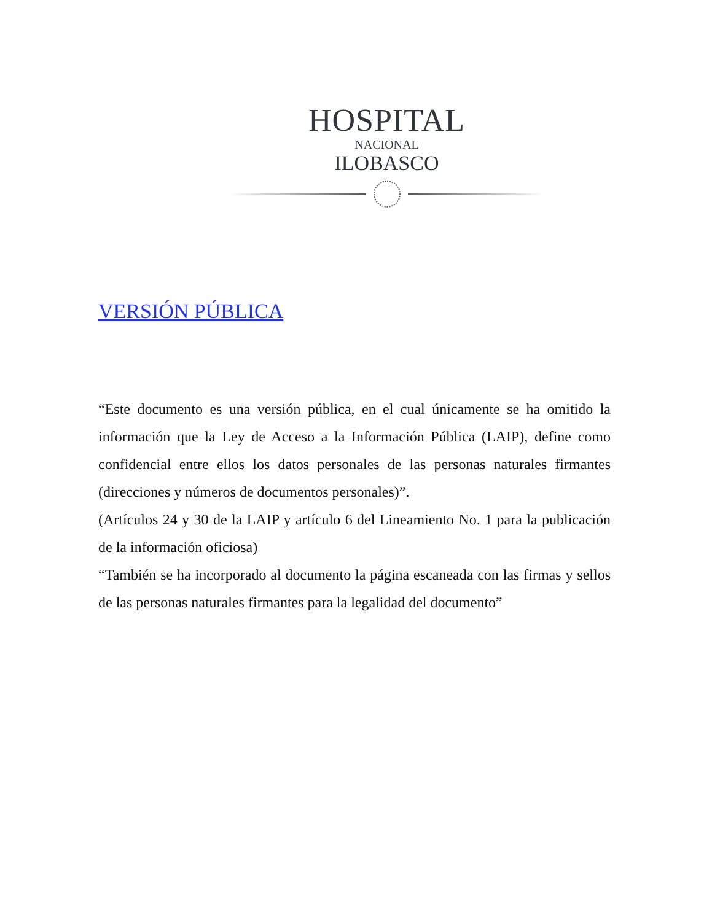HOSPITAL
NACIONAL
ILOBASCO
VERSIÓN PÚBLICA
“Este documento es una versión pública, en el cual únicamente se ha omitido la información que la Ley de Acceso a la Información Pública (LAIP), define como confidencial entre ellos los datos personales de las personas naturales firmantes (direcciones y números de documentos personales)”.
(Artículos 24 y 30 de la LAIP y artículo 6 del Lineamiento No. 1 para la publicación de la información oficiosa)
“También se ha incorporado al documento la página escaneada con las firmas y sellos de las personas naturales firmantes para la legalidad del documento”